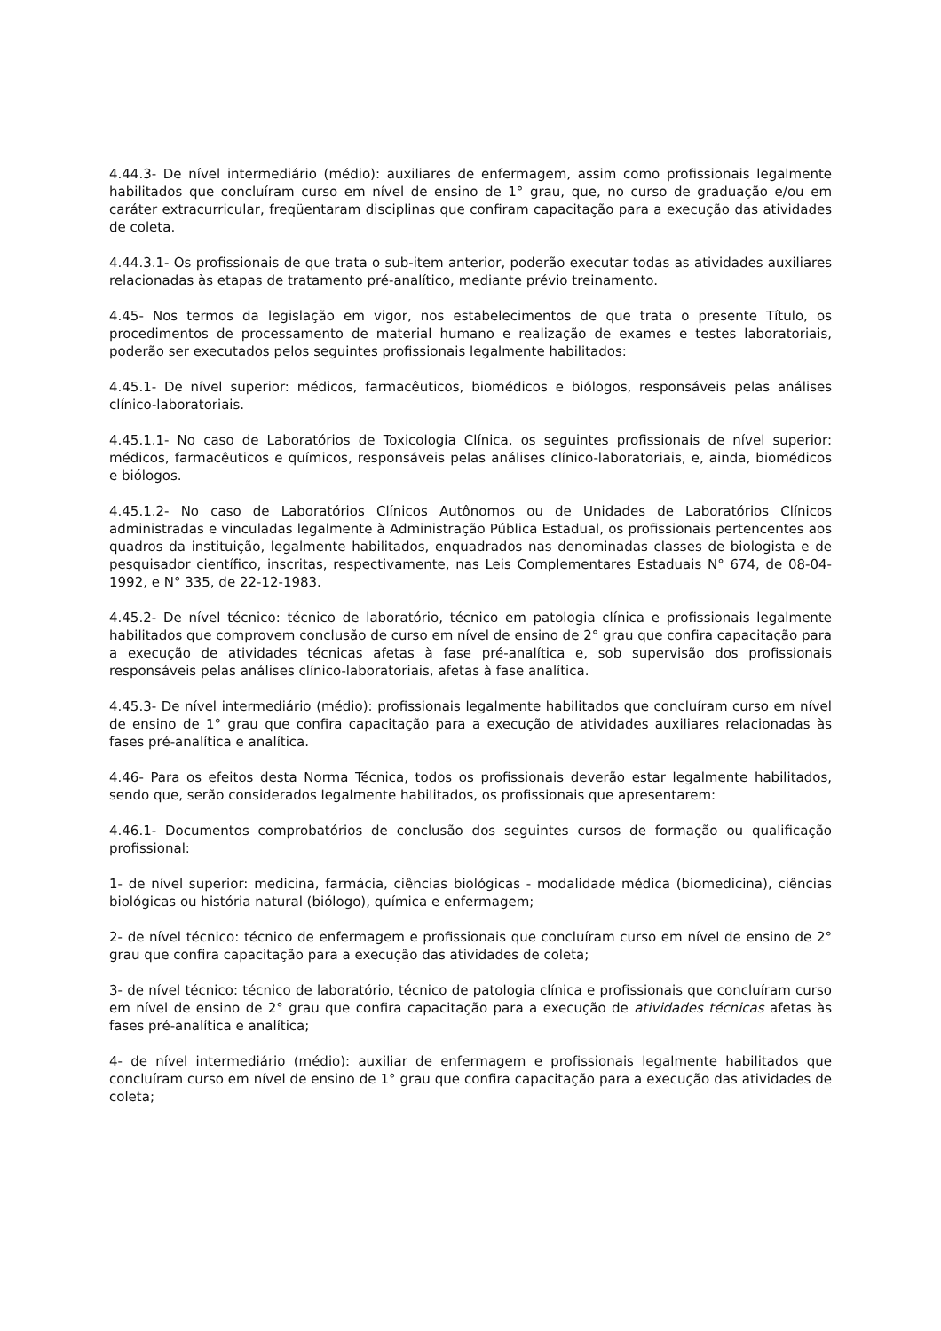4.44.3- De nível intermediário (médio): auxiliares de enfermagem, assim como profissionais legalmente habilitados que concluíram curso em nível de ensino de 1° grau, que, no curso de graduação e/ou em caráter extracurricular, freqüentaram disciplinas que confiram capacitação para a execução das atividades de coleta.
4.44.3.1- Os profissionais de que trata o sub-item anterior, poderão executar todas as atividades auxiliares relacionadas às etapas de tratamento pré-analítico, mediante prévio treinamento.
4.45- Nos termos da legislação em vigor, nos estabelecimentos de que trata o presente Título, os procedimentos de processamento de material humano e realização de exames e testes laboratoriais, poderão ser executados pelos seguintes profissionais legalmente habilitados:
4.45.1- De nível superior: médicos, farmacêuticos, biomédicos e biólogos, responsáveis pelas análises clínico-laboratoriais.
4.45.1.1- No caso de Laboratórios de Toxicologia Clínica, os seguintes profissionais de nível superior: médicos, farmacêuticos e químicos, responsáveis pelas análises clínico-laboratoriais, e, ainda, biomédicos e biólogos.
4.45.1.2- No caso de Laboratórios Clínicos Autônomos ou de Unidades de Laboratórios Clínicos administradas e vinculadas legalmente à Administração Pública Estadual, os profissionais pertencentes aos quadros da instituição, legalmente habilitados, enquadrados nas denominadas classes de biologista e de pesquisador científico, inscritas, respectivamente, nas Leis Complementares Estaduais N° 674, de 08-04-1992, e N° 335, de 22-12-1983.
4.45.2- De nível técnico: técnico de laboratório, técnico em patologia clínica e profissionais legalmente habilitados que comprovem conclusão de curso em nível de ensino de 2° grau que confira capacitação para a execução de atividades técnicas afetas à fase pré-analítica e, sob supervisão dos profissionais responsáveis pelas análises clínico-laboratoriais, afetas à fase analítica.
4.45.3- De nível intermediário (médio): profissionais legalmente habilitados que concluíram curso em nível de ensino de 1° grau que confira capacitação para a execução de atividades auxiliares relacionadas às fases pré-analítica e analítica.
4.46- Para os efeitos desta Norma Técnica, todos os profissionais deverão estar legalmente habilitados, sendo que, serão considerados legalmente habilitados, os profissionais que apresentarem:
4.46.1- Documentos comprobatórios de conclusão dos seguintes cursos de formação ou qualificação profissional:
1- de nível superior: medicina, farmácia, ciências biológicas - modalidade médica (biomedicina), ciências biológicas ou história natural (biólogo), química e enfermagem;
2- de nível técnico: técnico de enfermagem e profissionais que concluíram curso em nível de ensino de 2° grau que confira capacitação para a execução das atividades de coleta;
3- de nível técnico: técnico de laboratório, técnico de patologia clínica e profissionais que concluíram curso em nível de ensino de 2° grau que confira capacitação para a execução de atividades técnicas afetas às fases pré-analítica e analítica;
4- de nível intermediário (médio): auxiliar de enfermagem e profissionais legalmente habilitados que concluíram curso em nível de ensino de 1° grau que confira capacitação para a execução das atividades de coleta;